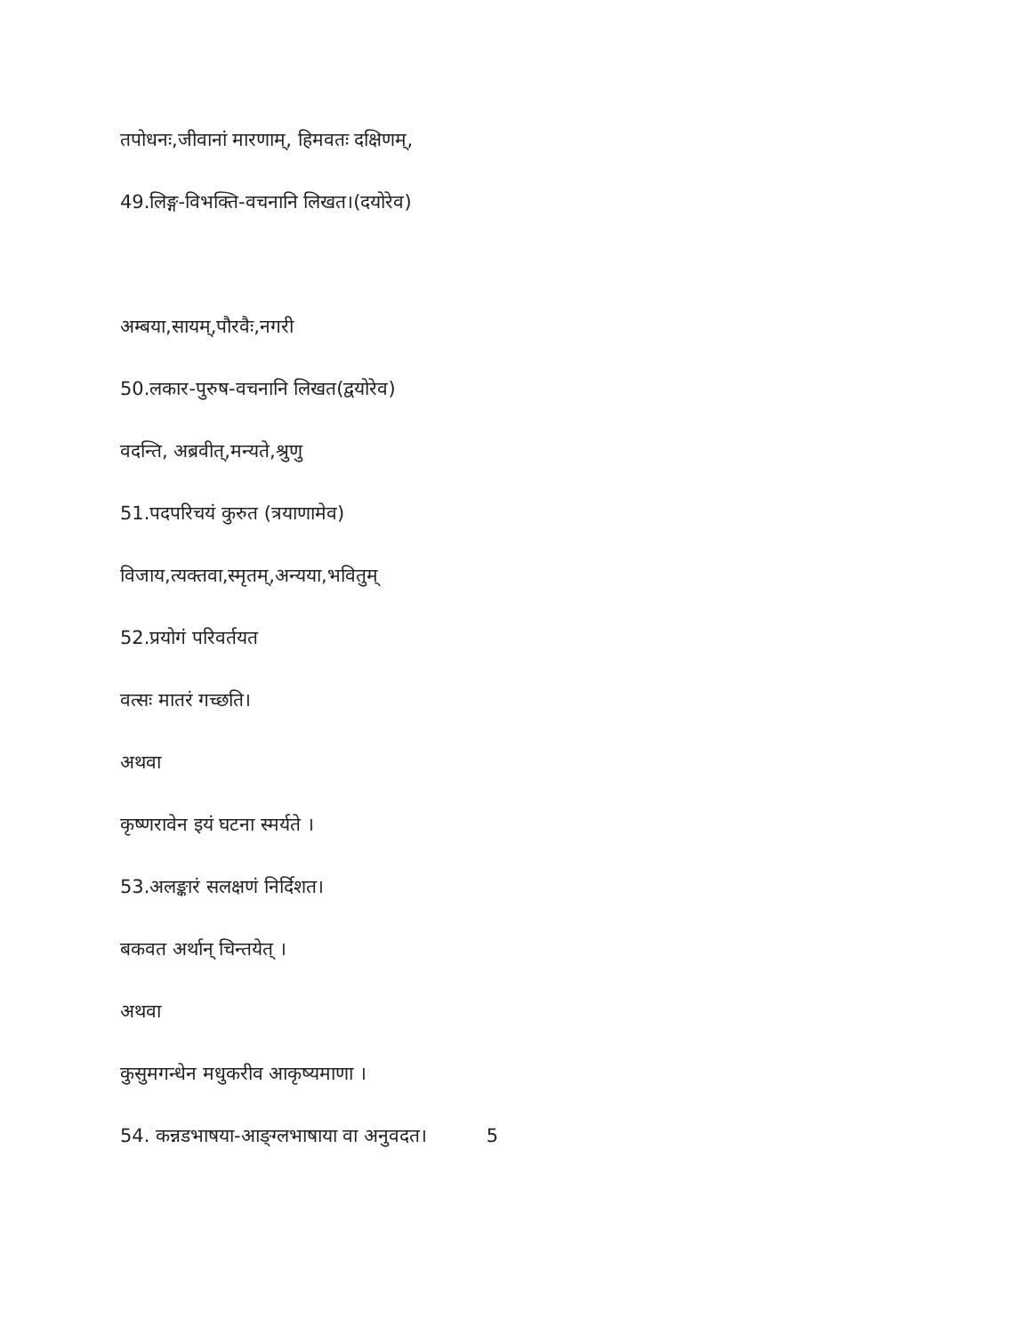तपोधनः,जीवानां मारणाम्, हिमवतः दक्षिणम्,
49.लिङ्ग-विभक्ति-वचनानि लिखत।(दयोरेव)
अम्बया,सायम्,पौरवैः,नगरी
50.लकार-पुरुष-वचनानि लिखत(द्वयोरेव)
वदन्ति, अब्रवीत्,मन्यते,श्रुणु
51.पदपरिचयं कुरुत (त्रयाणामेव)
विजाय,त्यक्तवा,स्मृतम्,अन्यया,भवितुम्
52.प्रयोगं परिवर्तयत
वत्सः मातरं गच्छति।
अथवा
कृष्णरावेन इयं घटना स्मर्यते ।
53.अलङ्कारं सलक्षणं निर्दिशत।
बकवत अर्थान् चिन्तयेत् ।
अथवा
कुसुमगन्धेन मधुकरीव आकृष्यमाणा ।
54. कन्नडभाषया-आङ्ग्लभाषाया वा अनुवदत। 5